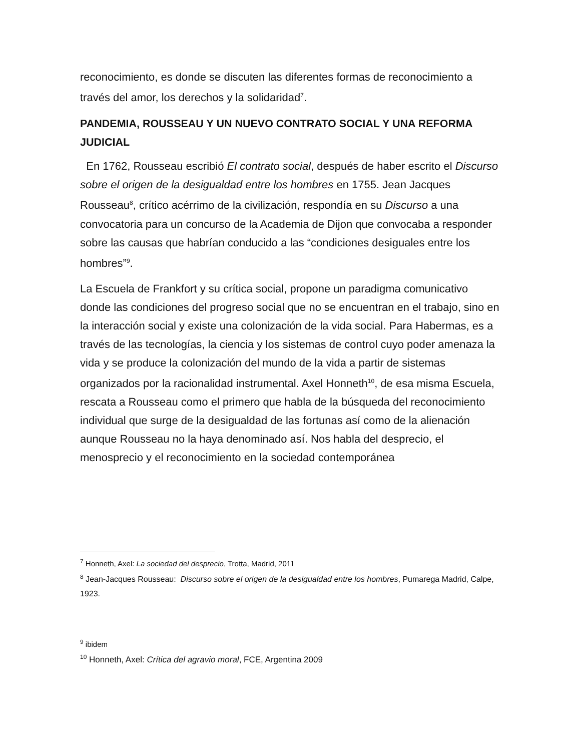reconocimiento, es donde se discuten las diferentes formas de reconocimiento a través del amor, los derechos y la solidaridad<sup>7</sup>.
PANDEMIA, ROUSSEAU Y UN NUEVO CONTRATO SOCIAL Y UNA REFORMA JUDICIAL
En 1762, Rousseau escribió El contrato social, después de haber escrito el Discurso sobre el origen de la desigualdad entre los hombres en 1755. Jean Jacques Rousseau<sup>8</sup>, crítico acérrimo de la civilización, respondía en su Discurso a una convocatoria para un concurso de la Academia de Dijon que convocaba a responder sobre las causas que habrían conducido a las “condiciones desiguales entre los hombres”<sup>9</sup>.
La Escuela de Frankfort y su crítica social, propone un paradigma comunicativo donde las condiciones del progreso social que no se encuentran en el trabajo, sino en la interacción social y existe una colonización de la vida social. Para Habermas, es a través de las tecnologías, la ciencia y los sistemas de control cuyo poder amenaza la vida y se produce la colonización del mundo de la vida a partir de sistemas organizados por la racionalidad instrumental. Axel Honneth<sup>10</sup>, de esa misma Escuela, rescata a Rousseau como el primero que habla de la búsqueda del reconocimiento individual que surge de la desigualdad de las fortunas así como de la alienación aunque Rousseau no la haya denominado así. Nos habla del desprecio, el menosprecio y el reconocimiento en la sociedad contemporánea
<sup>7</sup> Honneth, Axel: La sociedad del desprecio, Trotta, Madrid, 2011
<sup>8</sup> Jean-Jacques Rousseau: Discurso sobre el origen de la desigualdad entre los hombres, Pumarega Madrid, Calpe, 1923.
<sup>9</sup> ibidem
<sup>10</sup> Honneth, Axel: Crítica del agravio moral, FCE, Argentina 2009